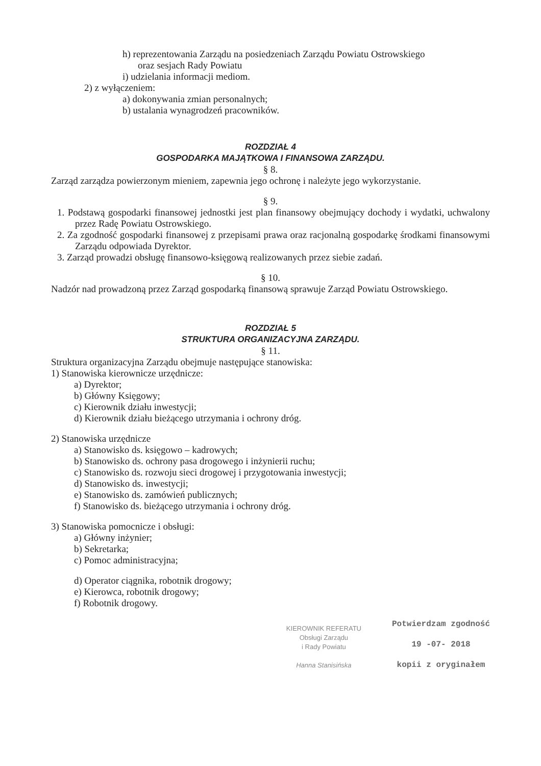h) reprezentowania Zarządu na posiedzeniach Zarządu Powiatu Ostrowskiego
oraz sesjach Rady Powiatu
i) udzielania informacji mediom.
2) z wyłączeniem:
a) dokonywania zmian personalnych;
b) ustalania wynagrodzeń pracowników.
ROZDZIAŁ 4
GOSPODARKA MAJĄTKOWA I FINANSOWA ZARZĄDU.
§ 8.
Zarząd zarządza powierzonym mieniem, zapewnia jego ochronę i należyte jego wykorzystanie.
§ 9.
1. Podstawą gospodarki finansowej jednostki jest plan finansowy obejmujący dochody i wydatki, uchwalony przez Radę Powiatu Ostrowskiego.
2. Za zgodność gospodarki finansowej z przepisami prawa oraz racjonalną gospodarkę środkami finansowymi Zarządu odpowiada Dyrektor.
3. Zarząd prowadzi obsługę finansowo-księgową realizowanych przez siebie zadań.
§ 10.
Nadzór nad prowadzoną przez Zarząd gospodarką finansową sprawuje Zarząd Powiatu Ostrowskiego.
ROZDZIAŁ 5
STRUKTURA ORGANIZACYJNA ZARZĄDU.
§ 11.
Struktura organizacyjna Zarządu obejmuje następujące stanowiska:
1) Stanowiska kierownicze urzędnicze:
a) Dyrektor;
b) Główny Księgowy;
c) Kierownik działu inwestycji;
d) Kierownik działu bieżącego utrzymania i ochrony dróg.
2) Stanowiska urzędnicze
a) Stanowisko ds. księgowo – kadrowych;
b) Stanowisko ds. ochrony pasa drogowego i inżynierii ruchu;
c) Stanowisko ds. rozwoju sieci drogowej i przygotowania inwestycji;
d) Stanowisko ds. inwestycji;
e) Stanowisko ds. zamówień publicznych;
f) Stanowisko ds. bieżącego utrzymania i ochrony dróg.
3) Stanowiska pomocnicze i obsługi:
a) Główny inżynier;
b) Sekretarka;
c) Pomoc administracyjna;
d) Operator ciągnika, robotnik drogowy;
e) Kierowca, robotnik drogowy;
f) Robotnik drogowy.
KIEROWNIK REFERATU
Obsługi Zarządu
i Rady Powiatu
Hanna Stanisińska
Potwierdzam zgodność
19 -07- 2018
kopii z oryginałem